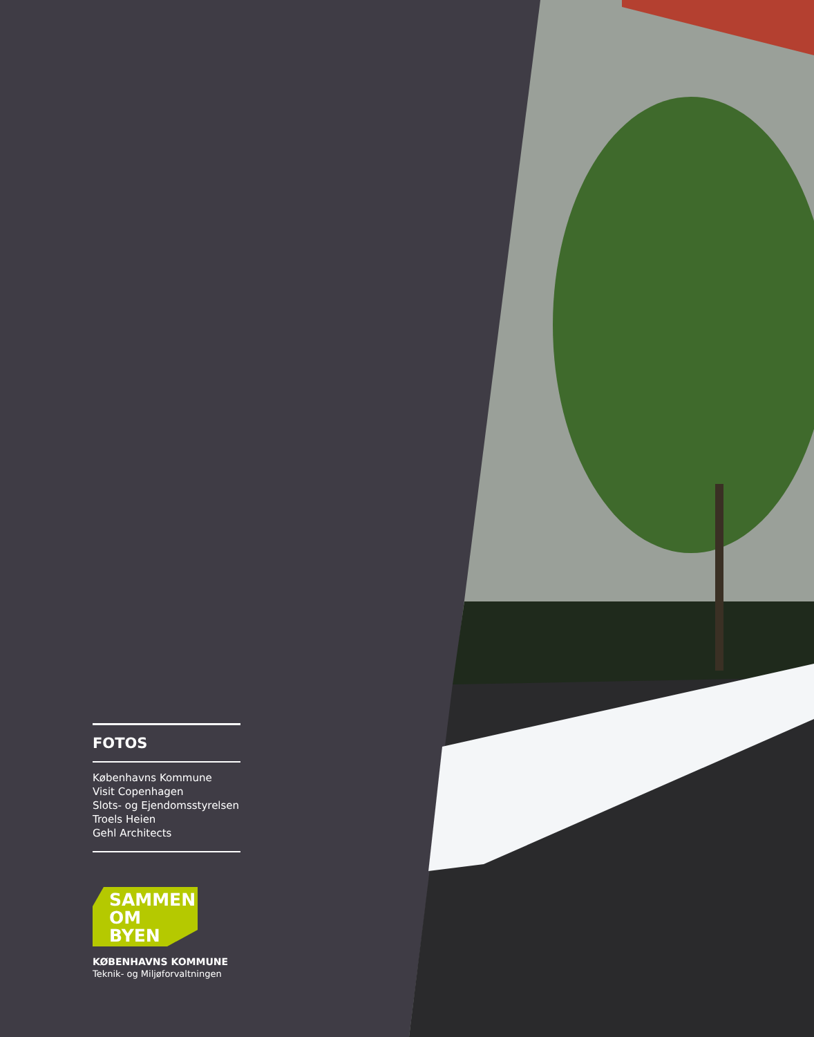FOTOS
Københavns Kommune
Visit Copenhagen
Slots- og Ejendomsstyrelsen
Troels Heien
Gehl Architects
SAMMEN
OM BYEN
KØBENHAVNS KOMMUNE
Teknik- og Miljøforvaltningen